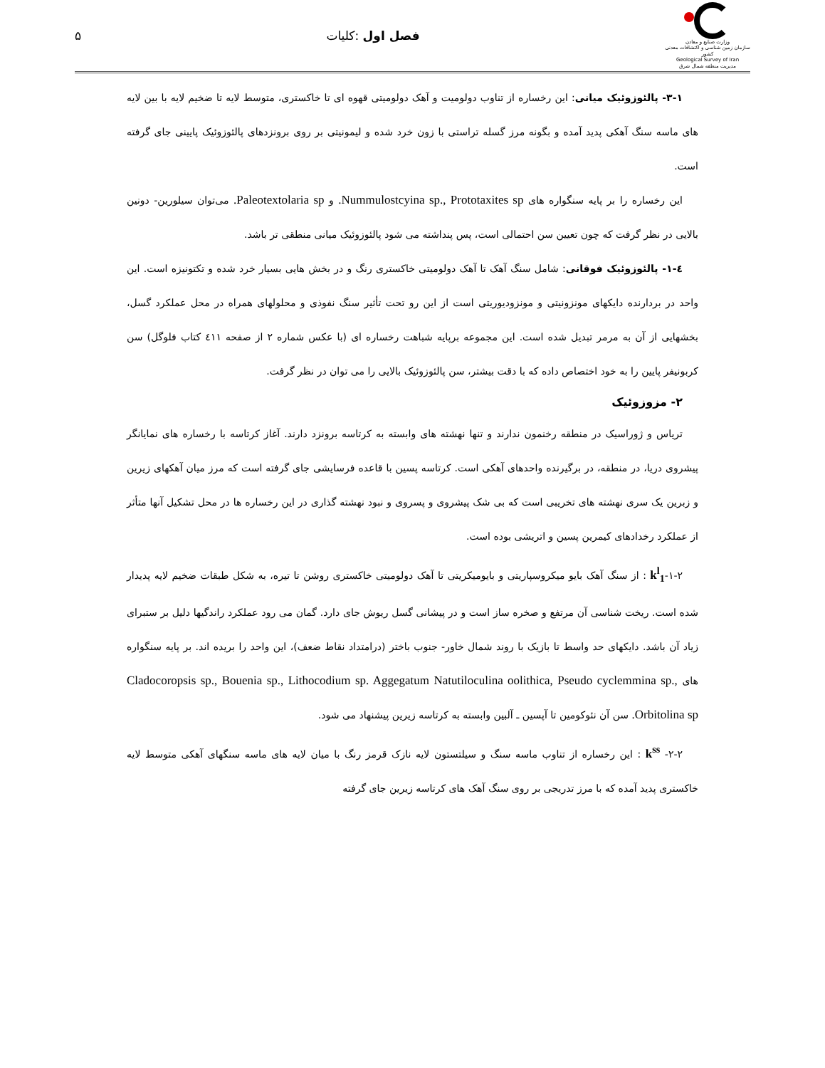وزارت صنایع و معادن
سازمان زمین شناسی و اکتشافات معدنی کشور
Geological Survey of Iran
مدیریت منطقه شمال شرق
فصل اول :کلیات ۵
۳-۱- پالئوزوئیک میانی: این رخساره از تناوب دولومیت و آهک دولومیتی قهوه ای تا خاکستری، متوسط لایه تا ضخیم لایه با بین لایه های ماسه سنگ آهکی پدید آمده و بگونه مرز گسله تراستی با زون خرد شده و لیمونیتی بر روی برونزدهای پالئوزوئیک پایینی جای گرفته است.
این رخساره را بر پایه سنگواره های Nummulostcyina sp., Prototaxites sp. و Paleotextolaria sp. می‌توان سیلورین- دونین بالایی در نظر گرفت که چون تعیین سن احتمالی است، پس پنداشته می شود پالئوزوئیک میانی منطقی تر باشد.
٤-۱- پالئوزوئیک فوقانی: شامل سنگ آهک تا آهک دولومیتی خاکستری رنگ و در بخش هایی بسیار خرد شده و تکتونیزه است. این واحد در بردارنده دایکهای مونزونیتی و مونزودیوریتی است از این رو تحت تأثیر سنگ نفوذی و محلولهای همراه در محل عملکرد گسل، بخشهایی از آن به مرمر تبدیل شده است. این مجموعه برپایه شباهت رخساره ای (با عکس شماره ۲ از صفحه ٤۱۱ کتاب فلوگل) سن کربونیفر پایین را به خود اختصاص داده که با دقت بیشتر، سن پالئوزوئیک بالایی را می توان در نظر گرفت.
۲- مزوزوئیک
تریاس و ژوراسیک در منطقه رخنمون ندارند و تنها نهشته های وابسته به کرتاسه برونزد دارند. آغاز کرتاسه با رخساره های نمایانگر پیشروی دریا، در منطقه، در برگیرنده واحدهای آهکی است. کرتاسه پسین با قاعده فرسایشی جای گرفته است که مرز میان آهکهای زیرین و زبرین یک سری نهشته های تخریبی است که بی شک پیشروی و پسروی و نبود نهشته گذاری در این رخساره ها در محل تشکیل آنها متأثر از عملکرد رخدادهای کیمرین پسین و اتریشی بوده است.
۱-۲-k<sup>l</sup><sub>1</sub> : از سنگ آهک بایو میکروسپاریتی و بایومیکریتی تا آهک دولومیتی خاکستری روشن تا تیره، به شکل طبقات ضخیم لایه پدیدار شده است. ریخت شناسی آن مرتفع و صخره ساز است و در پیشانی گسل ریوش جای دارد. گمان می رود عملکرد راندگیها دلیل بر ستبرای زیاد آن باشد. دایکهای حد واسط تا بازیک با روند شمال خاور- جنوب باختر (درامتداد نقاط ضعف)، این واحد را بریده اند. بر پایه سنگواره های Cladocoropsis sp., Bouenia sp., Lithocodium sp. Aggegatum Natutiloculina oolithica, Pseudo cyclemmina sp., Orbitolina sp. سن آن نئوکومین تا آپسین ـ آلبین وابسته به کرتاسه زیرین پیشنهاد می شود.
۲-۲- k<sup>ss</sup> : این رخساره از تناوب ماسه سنگ و سیلتستون لایه نازک قرمز رنگ با میان لایه های ماسه سنگهای آهکی متوسط لایه خاکستری پدید آمده که با مرز تدریجی بر روی سنگ آهک های کرتاسه زیرین جای گرفته